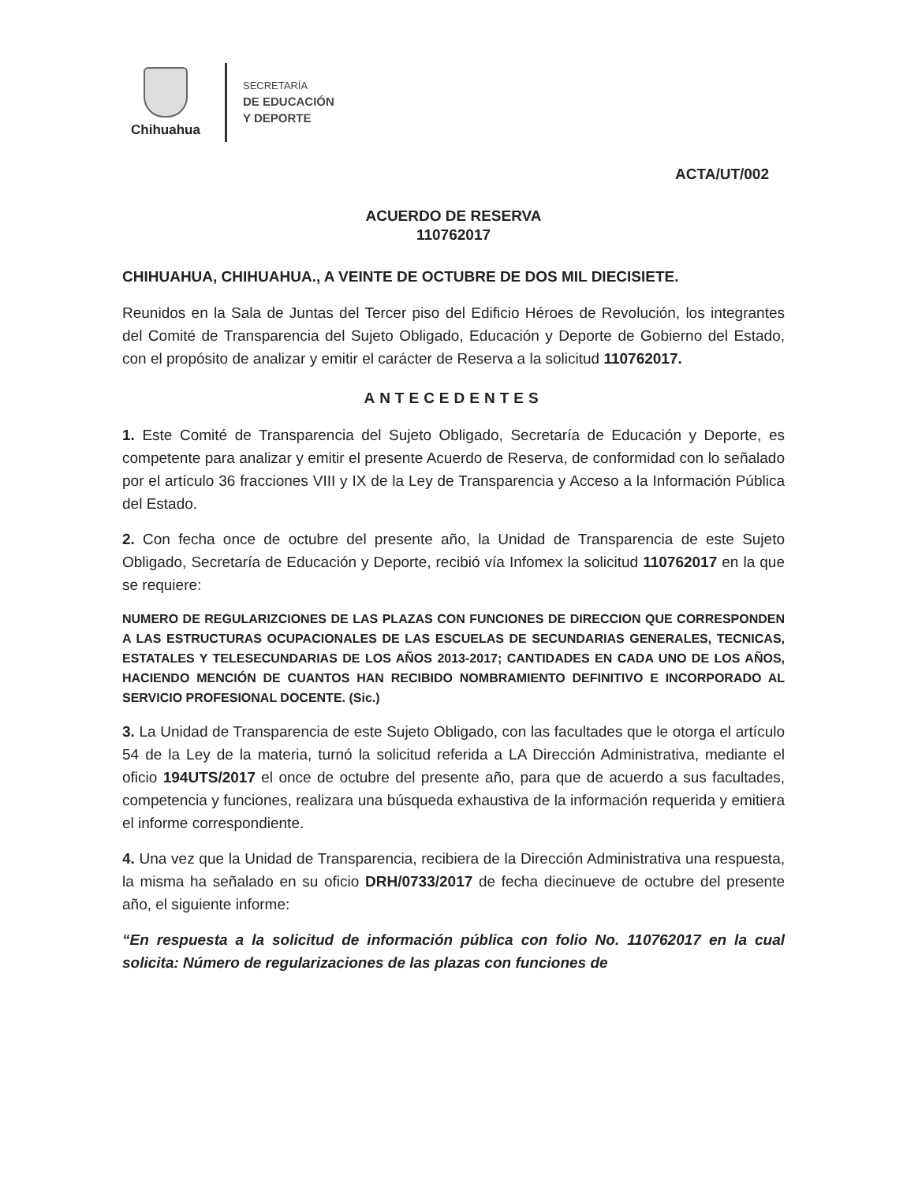Chihuahua
SECRETARÍA
DE EDUCACIÓN
Y DEPORTE
ACTA/UT/002
ACUERDO DE RESERVA
110762017
CHIHUAHUA, CHIHUAHUA., A VEINTE DE OCTUBRE DE DOS MIL DIECISIETE.
Reunidos en la Sala de Juntas del Tercer piso del Edificio Héroes de Revolución, los integrantes del Comité de Transparencia del Sujeto Obligado, Educación y Deporte de Gobierno del Estado, con el propósito de analizar y emitir el carácter de Reserva a la solicitud 110762017.
ANTECEDENTES
1. Este Comité de Transparencia del Sujeto Obligado, Secretaría de Educación y Deporte, es competente para analizar y emitir el presente Acuerdo de Reserva, de conformidad con lo señalado por el artículo 36 fracciones VIII y IX de la Ley de Transparencia y Acceso a la Información Pública del Estado.
2. Con fecha once de octubre del presente año, la Unidad de Transparencia de este Sujeto Obligado, Secretaría de Educación y Deporte, recibió vía Infomex la solicitud 110762017 en la que se requiere:
NUMERO DE REGULARIZCIONES DE LAS PLAZAS CON FUNCIONES DE DIRECCION QUE CORRESPONDEN A LAS ESTRUCTURAS OCUPACIONALES DE LAS ESCUELAS DE SECUNDARIAS GENERALES, TECNICAS, ESTATALES Y TELESECUNDARIAS DE LOS AÑOS 2013-2017; CANTIDADES EN CADA UNO DE LOS AÑOS, HACIENDO MENCIÓN DE CUANTOS HAN RECIBIDO NOMBRAMIENTO DEFINITIVO E INCORPORADO AL SERVICIO PROFESIONAL DOCENTE. (Sic.)
3. La Unidad de Transparencia de este Sujeto Obligado, con las facultades que le otorga el artículo 54 de la Ley de la materia, turnó la solicitud referida a LA Dirección Administrativa, mediante el oficio 194UTS/2017 el once de octubre del presente año, para que de acuerdo a sus facultades, competencia y funciones, realizara una búsqueda exhaustiva de la información requerida y emitiera el informe correspondiente.
4. Una vez que la Unidad de Transparencia, recibiera de la Dirección Administrativa una respuesta, la misma ha señalado en su oficio DRH/0733/2017 de fecha diecinueve de octubre del presente año, el siguiente informe:
“En respuesta a la solicitud de información pública con folio No. 110762017 en la cual solicita: Número de regularizaciones de las plazas con funciones de